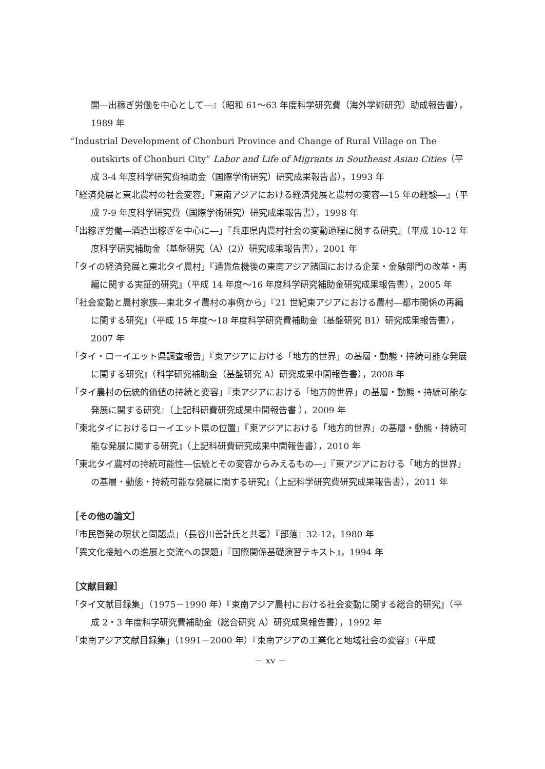開―出稼ぎ労働を中心として―』（昭和 61～63 年度科学研究費（海外学術研究）助成報告書），1989 年
“Industrial Development of Chonburi Province and Change of Rural Village on The outskirts of Chonburi City” Labor and Life of Migrants in Southeast Asian Cities（平成 3-4 年度科学研究費補助金（国際学術研究）研究成果報告書），1993 年
「経済発展と東北農村の社会変容」『東南アジアにおける経済発展と農村の変容―15 年の経験―』（平成 7-9 年度科学研究費（国際学術研究）研究成果報告書），1998 年
「出稼ぎ労働―酒造出稼ぎを中心に―」『兵庫県内農村社会の変動過程に関する研究』（平成 10-12 年度科学研究補助金（基盤研究（A）(2)）研究成果報告書），2001 年
「タイの経済発展と東北タイ農村」『通貨危機後の東南アジア諸国における企業・金融部門の改革・再編に関する実証的研究』（平成 14 年度～16 年度科学研究補助金研究成果報告書），2005 年
「社会変動と農村家族―東北タイ農村の事例から」『21 世紀東アジアにおける農村―都市関係の再編に関する研究』（平成 15 年度～18 年度科学研究費補助金（基盤研究 B1）研究成果報告書），2007 年
「タイ・ローイエット県調査報告」『東アジアにおける「地方的世界」の基層・動態・持続可能な発展に関する研究』（科学研究補助金（基盤研究 A）研究成果中間報告書），2008 年
「タイ農村の伝統的価値の持続と変容」『東アジアにおける「地方的世界」の基層・動態・持続可能な発展に関する研究』（上記科研費研究成果中間報告書 ），2009 年
「東北タイにおけるローイエット県の位置」『東アジアにおける「地方的世界」の基層・動態・持続可能な発展に関する研究』（上記科研費研究成果中間報告書），2010 年
「東北タイ農村の持続可能性―伝統とその変容からみえるもの―」『東アジアにおける「地方的世界」の基層・動態・持続可能な発展に関する研究』（上記科学研究費研究成果報告書），2011 年
［その他の論文］
「市民啓発の現状と問題点」（長谷川善計氏と共著）『部落』32-12，1980 年
「異文化接触への進展と交流への課題」『国際関係基礎演習テキスト』，1994 年
［文献目録］
「タイ文献目録集」（1975－1990 年）『東南アジア農村における社会変動に関する総合的研究』（平成 2・3 年度科学研究費補助金（総合研究 A）研究成果報告書），1992 年
「東南アジア文献目録集」（1991－2000 年）『東南アジアの工業化と地域社会の変容』（平成
－ xv －